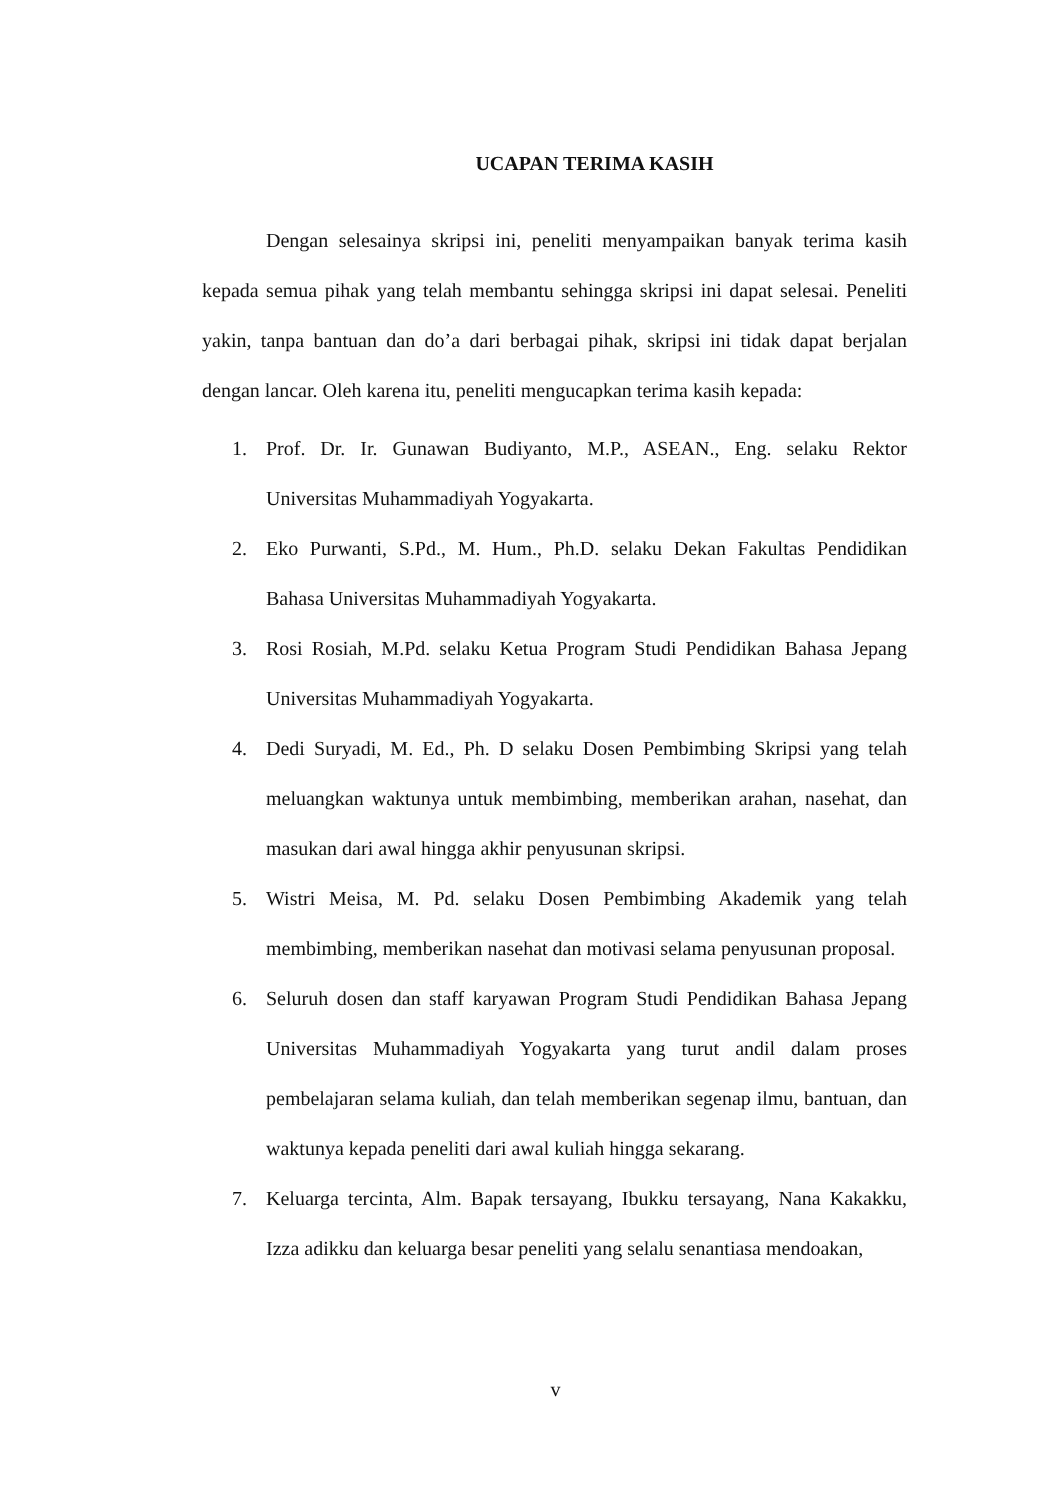UCAPAN TERIMA KASIH
Dengan selesainya skripsi ini, peneliti menyampaikan banyak terima kasih kepada semua pihak yang telah membantu sehingga skripsi ini dapat selesai. Peneliti yakin, tanpa bantuan dan do’a dari berbagai pihak, skripsi ini tidak dapat berjalan dengan lancar. Oleh karena itu, peneliti mengucapkan terima kasih kepada:
1. Prof. Dr. Ir. Gunawan Budiyanto, M.P., ASEAN., Eng. selaku Rektor Universitas Muhammadiyah Yogyakarta.
2. Eko Purwanti, S.Pd., M. Hum., Ph.D. selaku Dekan Fakultas Pendidikan Bahasa Universitas Muhammadiyah Yogyakarta.
3. Rosi Rosiah, M.Pd. selaku Ketua Program Studi Pendidikan Bahasa Jepang Universitas Muhammadiyah Yogyakarta.
4. Dedi Suryadi, M. Ed., Ph. D selaku Dosen Pembimbing Skripsi yang telah meluangkan waktunya untuk membimbing, memberikan arahan, nasehat, dan masukan dari awal hingga akhir penyusunan skripsi.
5. Wistri Meisa, M. Pd. selaku Dosen Pembimbing Akademik yang telah membimbing, memberikan nasehat dan motivasi selama penyusunan proposal.
6. Seluruh dosen dan staff karyawan Program Studi Pendidikan Bahasa Jepang Universitas Muhammadiyah Yogyakarta yang turut andil dalam proses pembelajaran selama kuliah, dan telah memberikan segenap ilmu, bantuan, dan waktunya kepada peneliti dari awal kuliah hingga sekarang.
7. Keluarga tercinta, Alm. Bapak tersayang, Ibukku tersayang, Nana Kakakku, Izza adikku dan keluarga besar peneliti yang selalu senantiasa mendoakan,
v